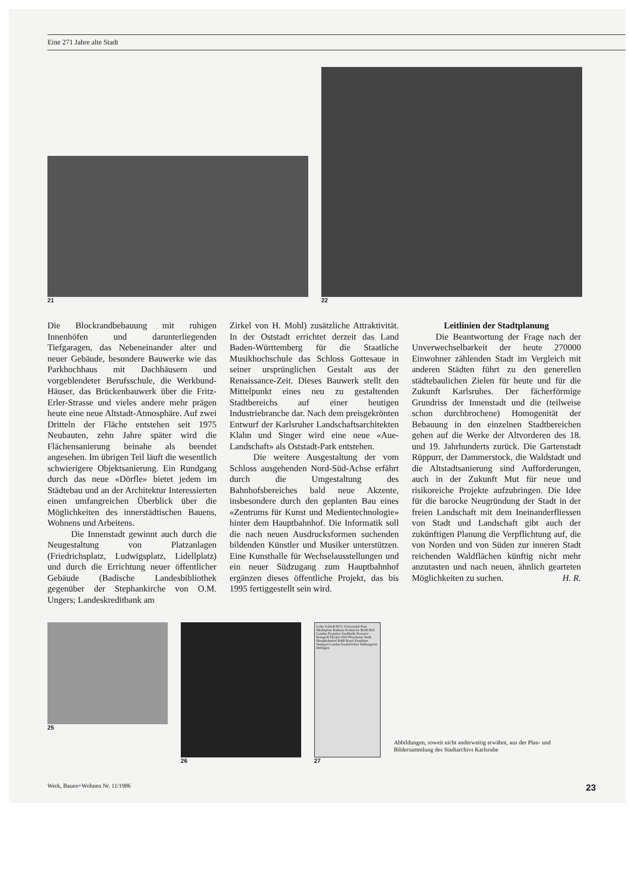Eine 271 Jahre alte Stadt
21
22
Die Blockrandbebauung mit ruhigen Innenhöfen und darunterliegenden Tiefgaragen, das Nebeneinander alter und neuer Gebäude, besondere Bauwerke wie das Parkhochhaus mit Dachhäusern und vorgeblendeter Berufsschule, die Werkbund-Häuser, das Brückenbauwerk über die Fritz-Erler-Strasse und vieles andere mehr prägen heute eine neue Altstadt-Atmosphäre. Auf zwei Dritteln der Fläche entstehen seit 1975 Neubauten, zehn Jahre später wird die Flächensanierung beinahe als beendet angesehen. Im übrigen Teil läuft die wesentlich schwierigere Objektsanierung. Ein Rundgang durch das neue «Dörfle» bietet jedem im Städtebau und an der Architektur Interessierten einen umfangreichen Überblick über die Möglichkeiten des innerstädtischen Bauens, Wohnens und Arbeitens.
Die Innenstadt gewinnt auch durch die Neugestaltung von Platzanlagen (Friedrichsplatz, Ludwigsplatz, Lidellplatz) und durch die Errichtung neuer öffentlicher Gebäude (Badische Landesbibliothek gegenüber der Stephankirche von O.M. Ungers; Landeskreditbank am
Zirkel von H. Mohl) zusätzliche Attraktivität. In der Oststadt errichtet derzeit das Land Baden-Württemberg für die Staatliche Musikhochschule das Schloss Gottesaue in seiner ursprünglichen Gestalt aus der Renaissance-Zeit. Dieses Bauwerk stellt den Mittelpunkt eines neu zu gestaltenden Stadtbereichs auf einer heutigen Industriebranche dar. Nach dem preisgekrönten Entwurf der Karlsruher Landschaftsarchitekten Klahn und Singer wird eine neue «Aue-Landschaft» als Oststadt-Park entstehen.
Die weitere Ausgestaltung der vom Schloss ausgehenden Nord-Süd-Achse erfährt durch die Umgestaltung des Bahnhofsbereiches bald neue Akzente, insbesondere durch den geplanten Bau eines «Zentrums für Kunst und Medientechnologie» hinter dem Hauptbahnhof. Die Informatik soll die nach neuen Ausdrucksformen suchenden bildenden Künstler und Musiker unterstützen. Eine Kunsthalle für Wechselausstellungen und ein neuer Südzugang zum Hauptbahnhof ergänzen dieses öffentliche Projekt, das bis 1995 fertiggestellt sein wird.
Leitlinien der Stadtplanung
Die Beantwortung der Frage nach der Unverwechselbarkeit der heute 270000 Einwohner zählenden Stadt im Vergleich mit anderen Städten führt zu den generellen städtebaulichen Zielen für heute und für die Zukunft Karlsruhes. Der fächerförmige Grundriss der Innenstadt und die (teilweise schon durchbrochene) Homogenität der Bebauung in den einzelnen Stadtbereichen gehen auf die Werke der Altvorderen des 18. und 19. Jahrhunderts zurück. Die Gartenstadt Rüppurr, der Dammerstock, die Waldstadt und die Altstadtsanierung sind Aufforderungen, auch in der Zukunft Mut für neue und risikoreiche Projekte aufzubringen. Die Idee für die barocke Neugründung der Stadt in der freien Landschaft mit dem Ineinanderfliessen von Stadt und Landschaft gibt auch der zukünftigen Planung die Verpflichtung auf, die von Norden und von Süden zur inneren Stadt reichenden Waldflächen künftig nicht mehr anzutasten und nach neuen, ähnlich gearteten Möglichkeiten zu suchen. H. R.
25 26
Lohn Schloß BVG Universität Post Marktplatz Rathaus Ev.Kirche BGH B10 Landau Festplatz Stadthalle Konzert Kongreß Theater B10 Pforzheim Stadt Hauptbahnhof BAB Basel Frankfurt Stuttgart Landau Saarbrücken Südtangente Ettlingen
27
Abbildungen, soweit nicht anderweitig erwähnt, aus der Plan- und Bildersammlung des Stadtarchivs Karlsruhe
Werk, Bauen+Wohnen Nr. 11/1986 23